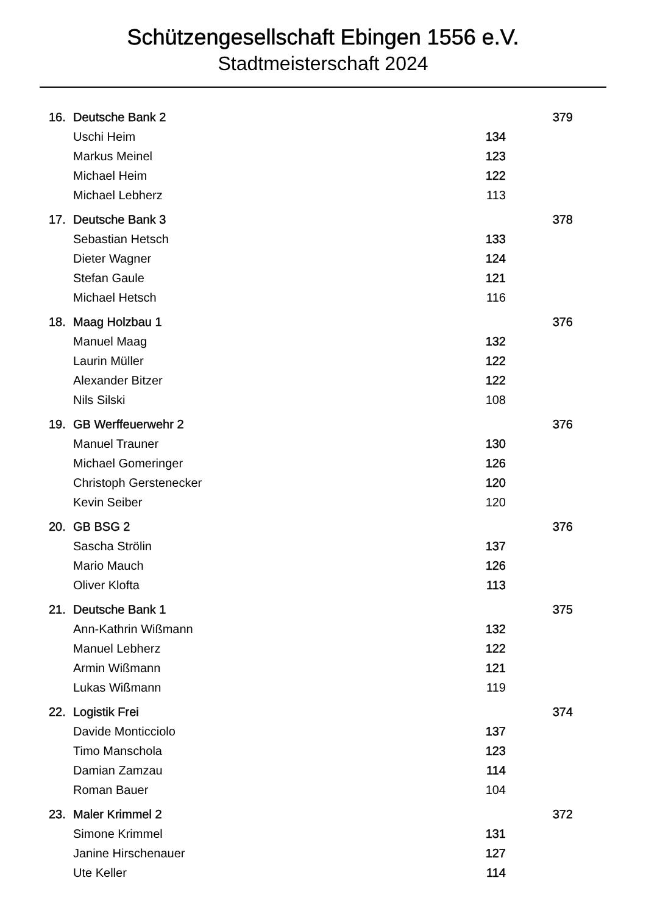Schützengesellschaft Ebingen 1556 e.V.
Stadtmeisterschaft 2024
| 16. | Deutsche Bank 2 | | 379 |
| | Uschi Heim | 134 | |
| | Markus Meinel | 123 | |
| | Michael Heim | 122 | |
| | Michael Lebherz | 113 | |
| 17. | Deutsche Bank 3 | | 378 |
| | Sebastian Hetsch | 133 | |
| | Dieter Wagner | 124 | |
| | Stefan Gaule | 121 | |
| | Michael Hetsch | 116 | |
| 18. | Maag Holzbau 1 | | 376 |
| | Manuel Maag | 132 | |
| | Laurin Müller | 122 | |
| | Alexander Bitzer | 122 | |
| | Nils Silski | 108 | |
| 19. | GB Werffeuerwehr 2 | | 376 |
| | Manuel Trauner | 130 | |
| | Michael Gomeringer | 126 | |
| | Christoph Gerstenecker | 120 | |
| | Kevin Seiber | 120 | |
| 20. | GB BSG 2 | | 376 |
| | Sascha Strölin | 137 | |
| | Mario Mauch | 126 | |
| | Oliver Klofta | 113 | |
| 21. | Deutsche Bank 1 | | 375 |
| | Ann-Kathrin Wißmann | 132 | |
| | Manuel Lebherz | 122 | |
| | Armin Wißmann | 121 | |
| | Lukas Wißmann | 119 | |
| 22. | Logistik Frei | | 374 |
| | Davide Monticciolo | 137 | |
| | Timo Manschola | 123 | |
| | Damian Zamzau | 114 | |
| | Roman Bauer | 104 | |
| 23. | Maler Krimmel 2 | | 372 |
| | Simone Krimmel | 131 | |
| | Janine Hirschenauer | 127 | |
| | Ute Keller | 114 | |